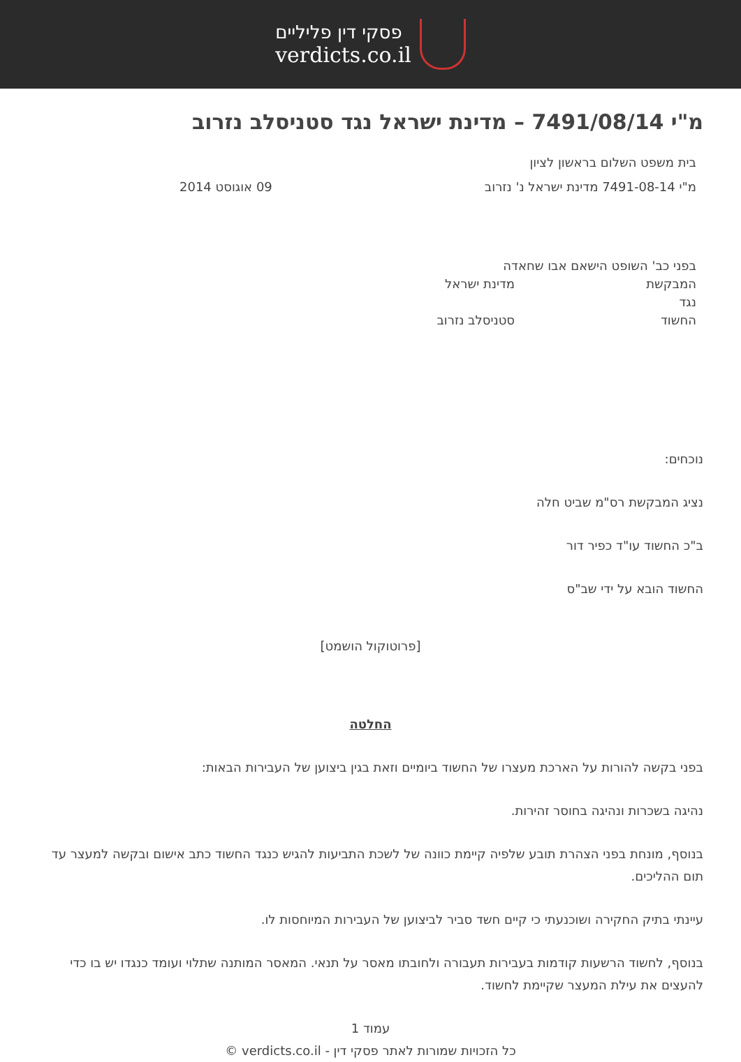פסקי דין פליליים
verdicts.co.il
מ"י 7491/08/14 – מדינת ישראל נגד סטניסלב נזרוב
בית משפט השלום בראשון לציון
מ"י 7491-08-14 מדינת ישראל נ' נזרוב 09 אוגוסט 2014
בפני כב' השופט הישאם אבו שחאדה
המבקשת מדינת ישראל
נגד
החשוד סטניסלב נזרוב
נוכחים:
נציג המבקשת רס"מ שביט חלה
ב"כ החשוד עו"ד כפיר דור
החשוד הובא על ידי שב"ס
[פרוטוקול הושמט]
החלטה
בפני בקשה להורות על הארכת מעצרו של החשוד ביומיים וזאת בגין ביצוען של העבירות הבאות:
נהיגה בשכרות ונהיגה בחוסר זהירות.
בנוסף, מונחת בפני הצהרת תובע שלפיה קיימת כוונה של לשכת התביעות להגיש כנגד החשוד כתב אישום ובקשה למעצר עד תום ההליכים.
עיינתי בתיק החקירה ושוכנעתי כי קיים חשד סביר לביצוען של העבירות המיוחסות לו.
בנוסף, לחשוד הרשעות קודמות בעבירות תעבורה ולחובתו מאסר על תנאי. המאסר המותנה שתלוי ועומד כנגדו יש בו כדי להעצים את עילת המעצר שקיימת לחשוד.
עמוד 1
כל הזכויות שמורות לאתר פסקי דין - verdicts.co.il ©